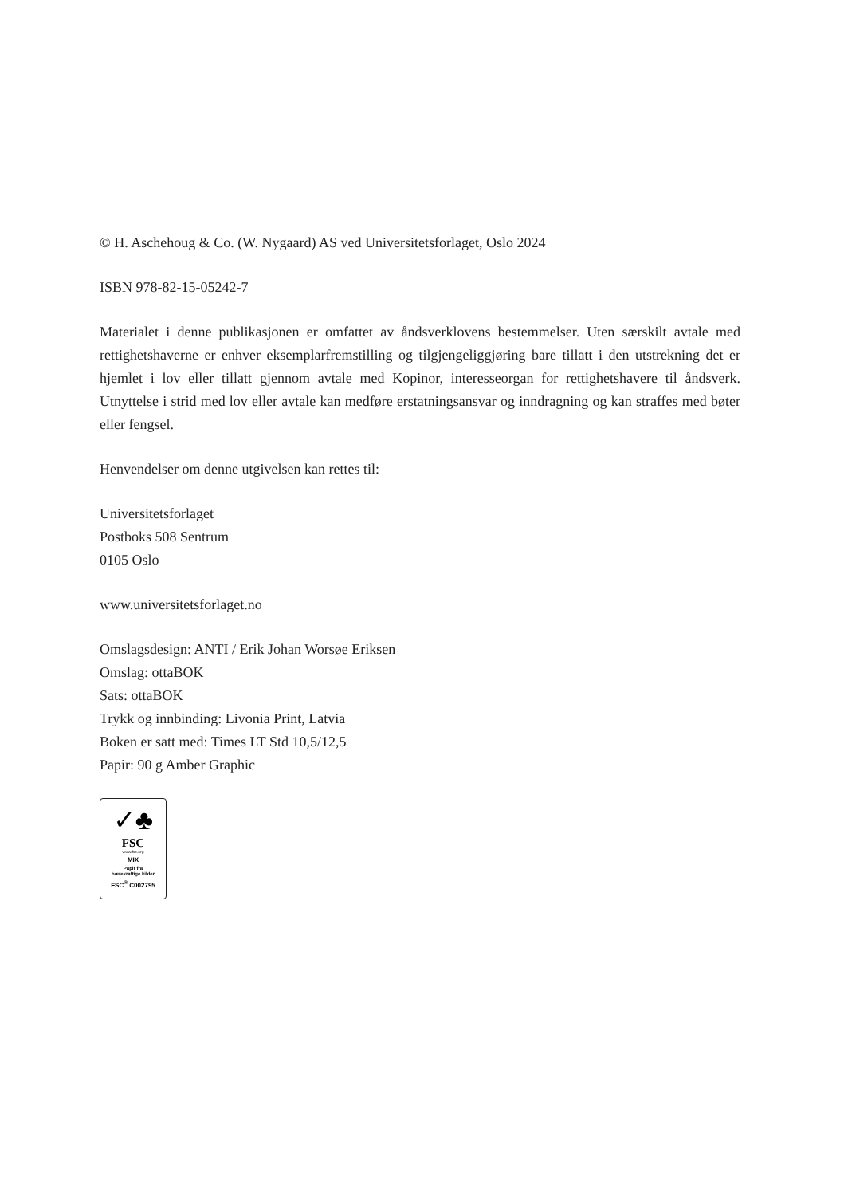© H. Aschehoug & Co. (W. Nygaard) AS ved Universitetsforlaget, Oslo 2024
ISBN 978-82-15-05242-7
Materialet i denne publikasjonen er omfattet av åndsverklovens bestemmelser. Uten særskilt avtale med rettighetshaverne er enhver eksemplarfremstilling og tilgjengeliggjøring bare tillatt i den utstrekning det er hjemlet i lov eller tillatt gjennom avtale med Kopinor, interesseorgan for rettighetshavere til åndsverk. Utnyttelse i strid med lov eller avtale kan medføre erstatningsansvar og inndragning og kan straffes med bøter eller fengsel.
Henvendelser om denne utgivelsen kan rettes til:
Universitetsforlaget
Postboks 508 Sentrum
0105 Oslo
www.universitetsforlaget.no
Omslagsdesign: ANTI / Erik Johan Worsøe Eriksen
Omslag: ottaBOK
Sats: ottaBOK
Trykk og innbinding: Livonia Print, Latvia
Boken er satt med: Times LT Std 10,5/12,5
Papir: 90 g Amber Graphic
✓♣
FSC
www.fsc.org
MIX
Papir fra
bærekraftige kilder
FSC<sup>®</sup> C002795